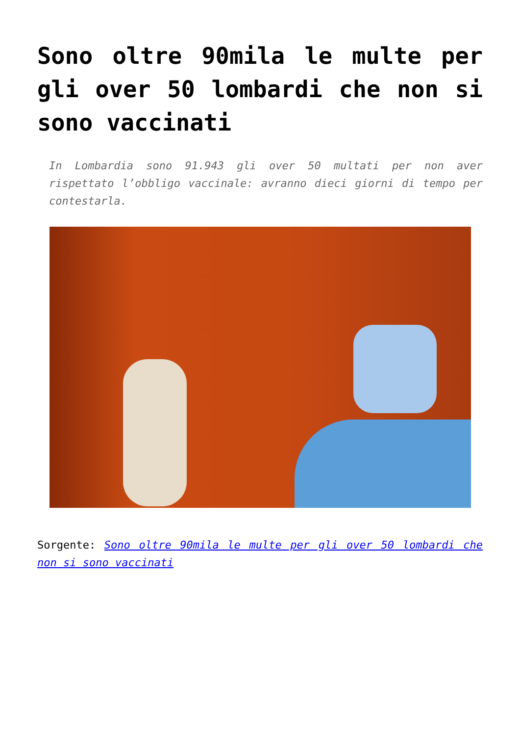Sono oltre 90mila le multe per gli over 50 lombardi che non si sono vaccinati
In Lombardia sono 91.943 gli over 50 multati per non aver rispettato l’obbligo vaccinale: avranno dieci giorni di tempo per contestarla.
Sorgente: Sono oltre 90mila le multe per gli over 50 lombardi che non si sono vaccinati